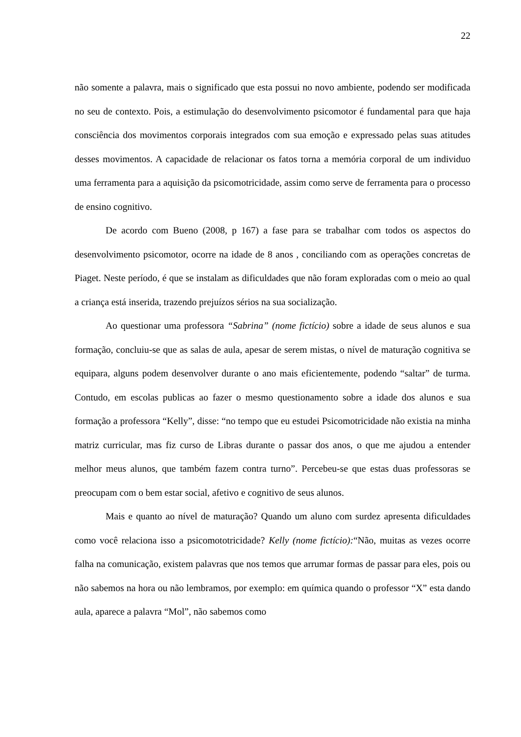22
não somente a palavra, mais o significado que esta possui no novo ambiente, podendo ser modificada no seu de contexto. Pois, a estimulação do desenvolvimento psicomotor é fundamental para que haja consciência dos movimentos corporais integrados com sua emoção e expressado pelas suas atitudes desses movimentos. A capacidade de relacionar os fatos torna a memória corporal de um individuo uma ferramenta para a aquisição da psicomotricidade, assim como serve de ferramenta para o processo de ensino cognitivo.
De acordo com Bueno (2008, p 167) a fase para se trabalhar com todos os aspectos do desenvolvimento psicomotor, ocorre na idade de 8 anos , conciliando com as operações concretas de Piaget. Neste período, é que se instalam as dificuldades que não foram exploradas com o meio ao qual a criança está inserida, trazendo prejuízos sérios na sua socialização.
Ao questionar uma professora “Sabrina” (nome fictício) sobre a idade de seus alunos e sua formação, concluiu-se que as salas de aula, apesar de serem mistas, o nível de maturação cognitiva se equipara, alguns podem desenvolver durante o ano mais eficientemente, podendo “saltar” de turma. Contudo, em escolas publicas ao fazer o mesmo questionamento sobre a idade dos alunos e sua formação a professora “Kelly”, disse: “no tempo que eu estudei Psicomotricidade não existia na minha matriz curricular, mas fiz curso de Libras durante o passar dos anos, o que me ajudou a entender melhor meus alunos, que também fazem contra turno”. Percebeu-se que estas duas professoras se preocupam com o bem estar social, afetivo e cognitivo de seus alunos.
Mais e quanto ao nível de maturação? Quando um aluno com surdez apresenta dificuldades como você relaciona isso a psicomototricidade? Kelly (nome fictício):“Não, muitas as vezes ocorre falha na comunicação, existem palavras que nos temos que arrumar formas de passar para eles, pois ou não sabemos na hora ou não lembramos, por exemplo: em química quando o professor “X” esta dando aula, aparece a palavra “Mol”, não sabemos como